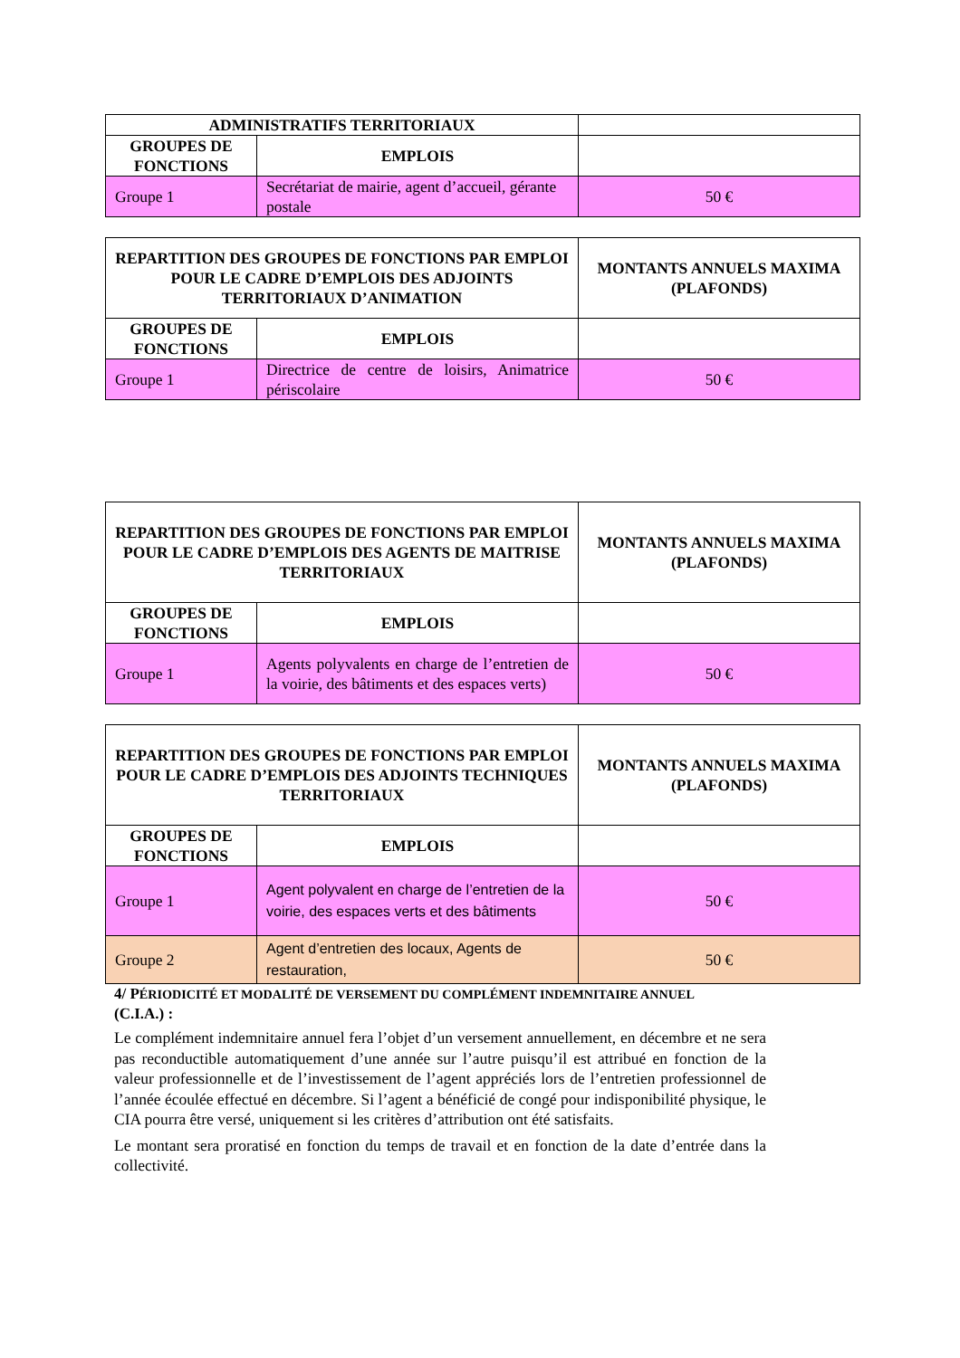| ADMINISTRATIFS TERRITORIAUX | | |
| --- | --- | --- |
| GROUPES DE FONCTIONS | EMPLOIS | |
| Groupe 1 | Secrétariat de mairie, agent d’accueil, gérante postale | 50 € |
| REPARTITION DES GROUPES DE FONCTIONS PAR EMPLOI POUR LE CADRE D’EMPLOIS DES ADJOINTS TERRITORIAUX D’ANIMATION | | MONTANTS ANNUELS MAXIMA (PLAFONDS) |
| --- | --- | --- |
| GROUPES DE FONCTIONS | EMPLOIS | |
| Groupe 1 | Directrice de centre de loisirs, Animatrice périscolaire | 50 € |
| REPARTITION DES GROUPES DE FONCTIONS PAR EMPLOI POUR LE CADRE D’EMPLOIS DES AGENTS DE MAITRISE TERRITORIAUX | | MONTANTS ANNUELS MAXIMA (PLAFONDS) |
| --- | --- | --- |
| GROUPES DE FONCTIONS | EMPLOIS | |
| Groupe 1 | Agents polyvalents en charge de l’entretien de la voirie, des bâtiments et des espaces verts) | 50 € |
| REPARTITION DES GROUPES DE FONCTIONS PAR EMPLOI POUR LE CADRE D’EMPLOIS DES ADJOINTS TECHNIQUES TERRITORIAUX | | MONTANTS ANNUELS MAXIMA (PLAFONDS) |
| --- | --- | --- |
| GROUPES DE FONCTIONS | EMPLOIS | |
| Groupe 1 | Agent polyvalent en charge de l’entretien de la voirie, des espaces verts et des bâtiments | 50 € |
| Groupe 2 | Agent d’entretien des locaux, Agents de restauration, | 50 € |
4/ PÉRIODICITÉ ET MODALITÉ DE VERSEMENT DU COMPLÉMENT INDEMNITAIRE ANNUEL
(C.I.A.) :
Le complément indemnitaire annuel fera l’objet d’un versement annuellement, en décembre et ne sera pas reconductible automatiquement d’une année sur l’autre puisqu’il est attribué en fonction de la valeur professionnelle et de l’investissement de l’agent appréciés lors de l’entretien professionnel de l’année écoulée effectué en décembre. Si l’agent a bénéficié de congé pour indisponibilité physique, le CIA pourra être versé, uniquement si les critères d’attribution ont été satisfaits.
Le montant sera proratisé en fonction du temps de travail et en fonction de la date d’entrée dans la collectivité.